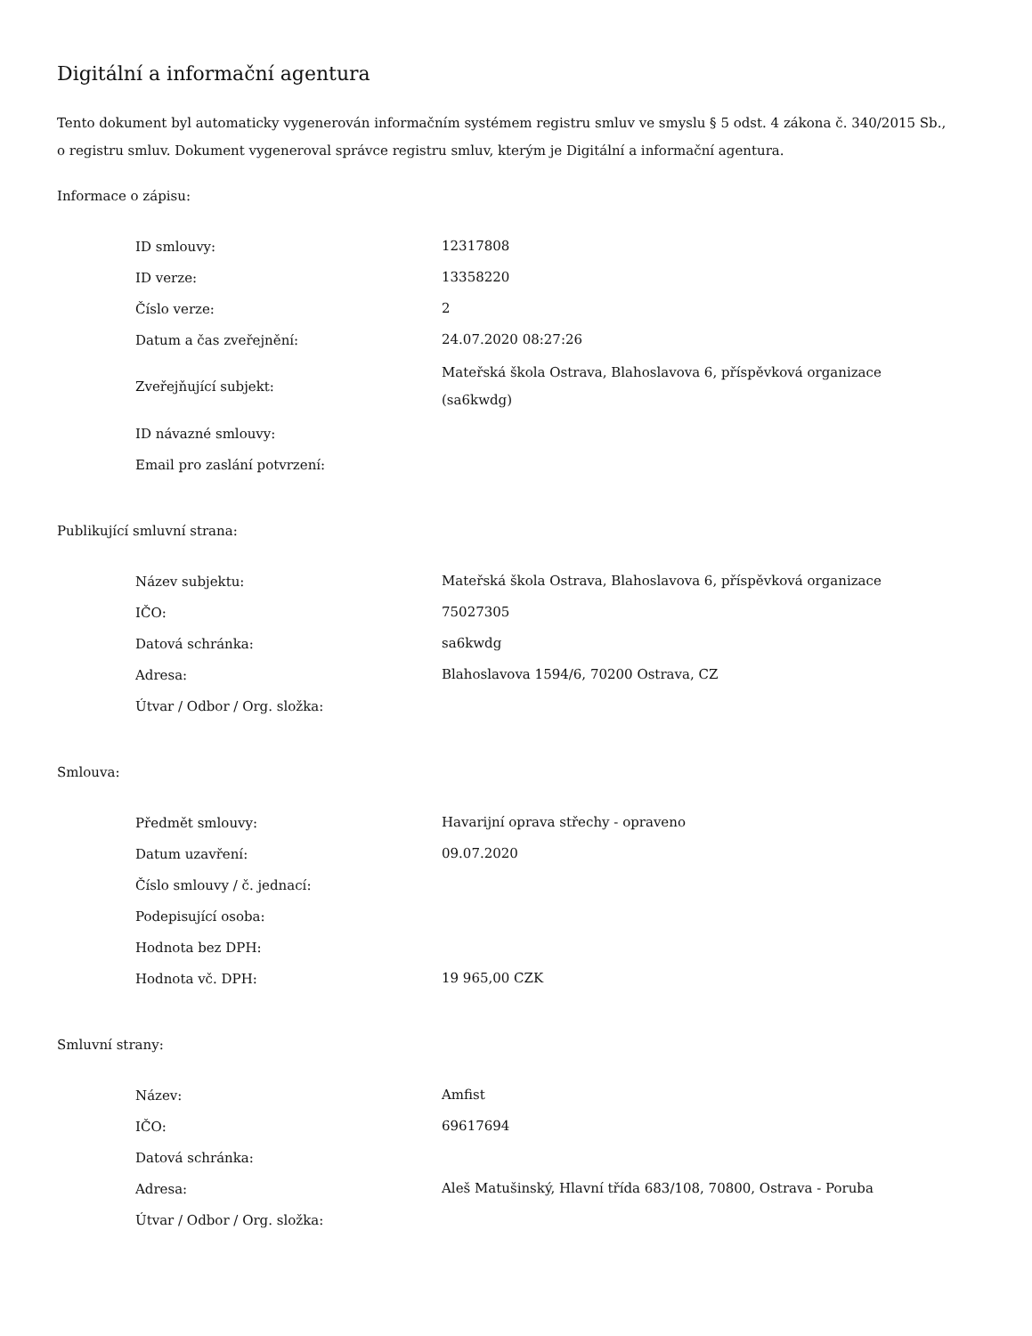Digitální a informační agentura
Tento dokument byl automaticky vygenerován informačním systémem registru smluv ve smyslu § 5 odst. 4 zákona č. 340/2015 Sb., o registru smluv. Dokument vygeneroval správce registru smluv, kterým je Digitální a informační agentura.
Informace o zápisu:
| ID smlouvy: | 12317808 |
| ID verze: | 13358220 |
| Číslo verze: | 2 |
| Datum a čas zveřejnění: | 24.07.2020 08:27:26 |
| Zveřejňující subjekt: | Mateřská škola Ostrava, Blahoslavova 6, příspěvková organizace (sa6kwdg) |
| ID návazné smlouvy: | |
| Email pro zaslání potvrzení: | |
Publikující smluvní strana:
| Název subjektu: | Mateřská škola Ostrava, Blahoslavova 6, příspěvková organizace |
| IČO: | 75027305 |
| Datová schránka: | sa6kwdg |
| Adresa: | Blahoslavova 1594/6, 70200 Ostrava, CZ |
| Útvar / Odbor / Org. složka: | |
Smlouva:
| Předmět smlouvy: | Havarijní oprava střechy - opraveno |
| Datum uzavření: | 09.07.2020 |
| Číslo smlouvy / č. jednací: | |
| Podepisující osoba: | |
| Hodnota bez DPH: | |
| Hodnota vč. DPH: | 19 965,00 CZK |
Smluvní strany:
| Název: | Amfist |
| IČO: | 69617694 |
| Datová schránka: | |
| Adresa: | Aleš Matušinský, Hlavní třída 683/108, 70800, Ostrava - Poruba |
| Útvar / Odbor / Org. složka: | |